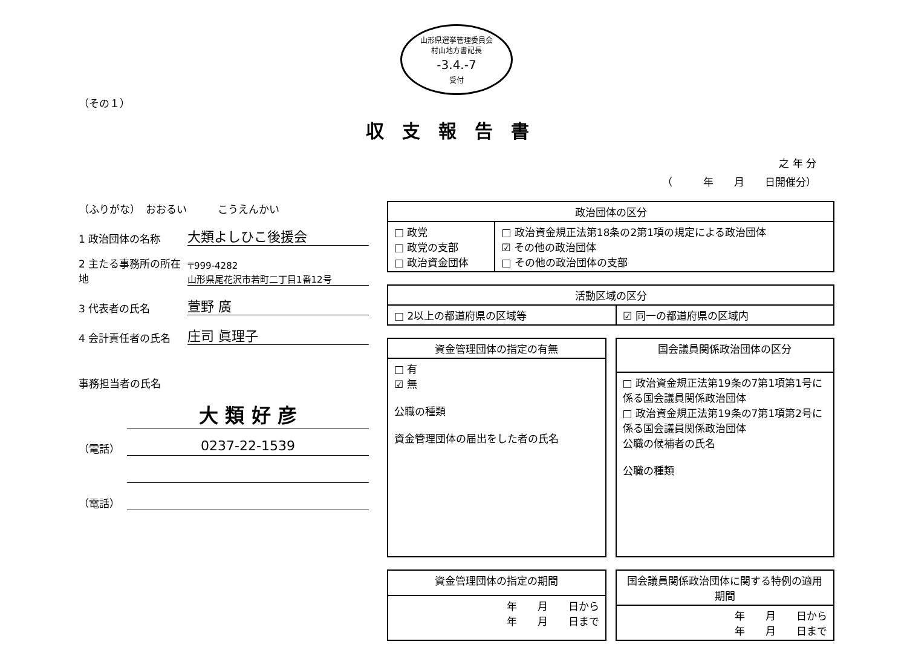山形県選挙管理委員会
村山地方書記長
-3.4.-7
受付
（その１）
収支報告書
之 年 分
（　　　年　　月　　日開催分）
（ふりがな）　おおるい　　　こうえんかい
1 政治団体の名称 大類よしひこ後援会
2 主たる事務所の所在地 〒999-4282
山形県尾花沢市若町二丁目1番12号
3 代表者の氏名 萱野 廣
4 会計責任者の氏名 庄司 眞理子
事務担当者の氏名
大 類 好 彦
（電話） 0237-22-1539
（電話）
| 政治団体の区分 | |
| --- | --- |
| □ 政党 □ 政党の支部 □ 政治資金団体 | □ 政治資金規正法第18条の2第1項の規定による政治団体 ☑ その他の政治団体 □ その他の政治団体の支部 |
| 活動区域の区分 | |
| --- | --- |
| □ 2以上の都道府県の区域等 | ☑ 同一の都道府県の区域内 |
| 資金管理団体の指定の有無 |
| --- |
| □ 有 ☑ 無 公職の種類 資金管理団体の届出をした者の氏名 |
| 国会議員関係政治団体の区分 |
| --- |
| □ 政治資金規正法第19条の7第1項第1号に係る国会議員関係政治団体 □ 政治資金規正法第19条の7第1項第2号に係る国会議員関係政治団体 公職の候補者の氏名 公職の種類 |
| 資金管理団体の指定の期間 |
| --- |
| 年 月 日から 年 月 日まで |
| 国会議員関係政治団体に関する特例の適用期間 |
| --- |
| 年 月 日から 年 月 日まで |